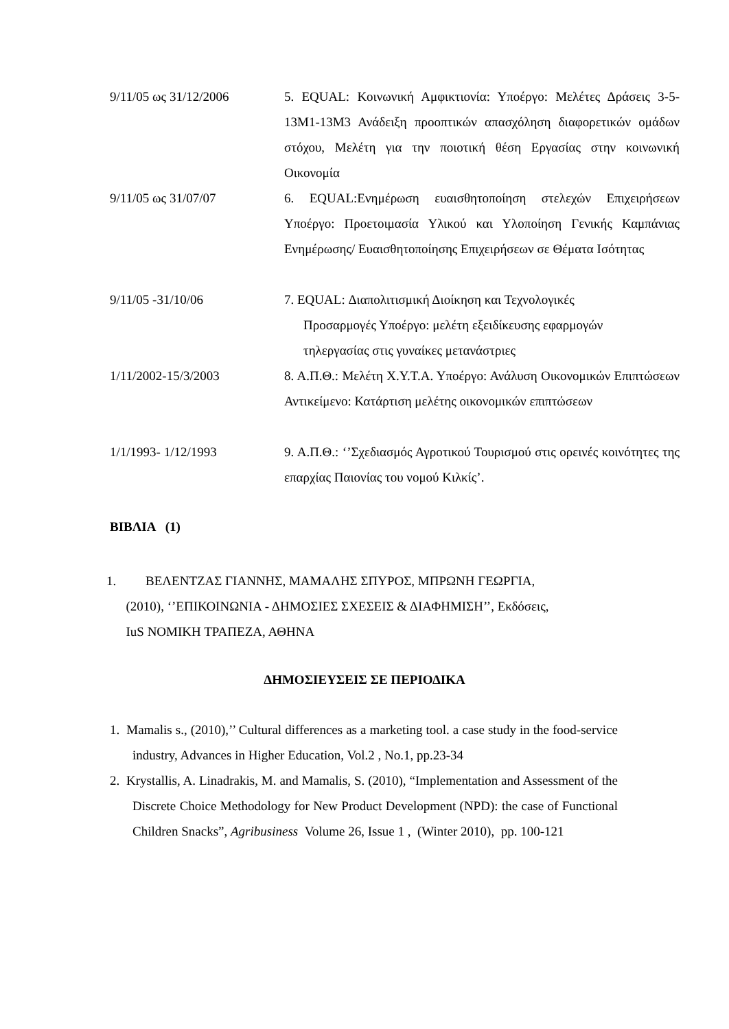9/11/05 ως 31/12/2006 5. EQUAL: Κοινωνική Αμφικτιονία: Υποέργο: Μελέτες Δράσεις 3-5-13Μ1-13Μ3 Ανάδειξη προοπτικών απασχόληση διαφορετικών ομάδων στόχου, Μελέτη για την ποιοτική θέση Εργασίας στην κοινωνική Οικονομία
9/11/05 ως 31/07/07 6. EQUAL:Ενημέρωση ευαισθητοποίηση στελεχών Επιχειρήσεων Υποέργο: Προετοιμασία Υλικού και Υλοποίηση Γενικής Καμπάνιας Ενημέρωσης/ Ευαισθητοποίησης Επιχειρήσεων σε Θέματα Ισότητας
9/11/05 -31/10/06 7. EQUAL: Διαπολιτισμική Διοίκηση και Τεχνολογικές
Προσαρμογές Υποέργο: μελέτη εξειδίκευσης εφαρμογών
τηλεργασίας στις γυναίκες μετανάστριες
1/11/2002-15/3/2003 8. Α.Π.Θ.: Μελέτη Χ.Υ.Τ.Α. Υποέργο: Ανάλυση Οικονομικών Επιπτώσεων Αντικείμενο: Κατάρτιση μελέτης οικονομικών επιπτώσεων
1/1/1993- 1/12/1993 9. Α.Π.Θ.: ‘’Σχεδιασμός Αγροτικού Τουρισμού στις ορεινές κοινότητες της επαρχίας Παιονίας του νομού Κιλκίς’.
ΒΙΒΛΙΑ (1)
1. ΒΕΛΕΝΤΖΑΣ ΓΙΑΝΝΗΣ, ΜΑΜΑΛΗΣ ΣΠΥΡΟΣ, ΜΠΡΩΝΗ ΓΕΩΡΓΙΑ,
(2010), ‘’ΕΠΙΚΟΙΝΩΝΙΑ - ΔΗΜΟΣΙΕΣ ΣΧΕΣΕΙΣ & ΔΙΑΦΗΜΙΣΗ’’, Εκδόσεις,
IuS ΝΟΜΙΚΗ ΤΡΑΠΕΖΑ, ΑΘΗΝΑ
ΔΗΜΟΣΙΕΥΣΕΙΣ ΣΕ ΠΕΡΙΟΔΙΚΑ
1. Mamalis s., (2010),’’ Cultural differences as a marketing tool. a case study in the food-service industry, Advances in Higher Education, Vol.2 , No.1, pp.23-34
2. Krystallis, A. Linadrakis, M. and Mamalis, S. (2010), “Implementation and Assessment of the Discrete Choice Methodology for New Product Development (NPD): the case of Functional Children Snacks”, Agribusiness Volume 26, Issue 1 , (Winter 2010), pp. 100-121